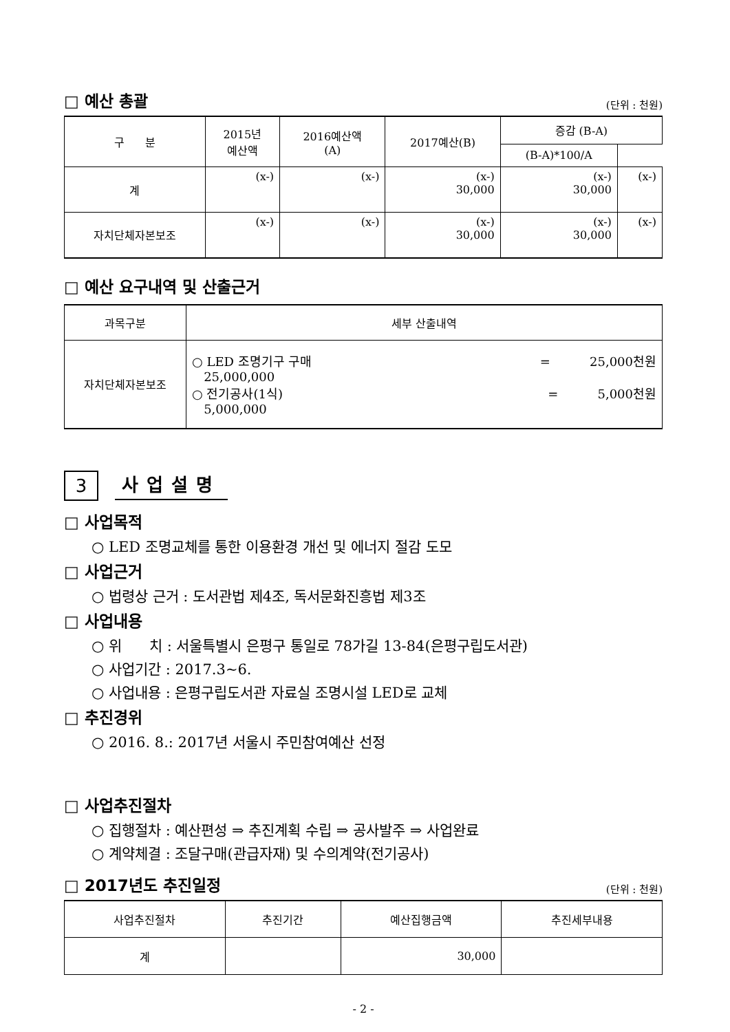□ 예산 총괄 (단위 : 천원)
| 구 분 | 2015년 예산액 | 2016예산액 (A) | 2017예산(B) | 증감 (B-A) | |
| --- | --- | --- | --- | --- | --- |
| | | | | (B-A)*100/A | |
| 계 | (x-) | (x-) | (x-) 30,000 | (x-) 30,000 | (x-) |
| 자치단체자본보조 | (x-) | (x-) | (x-) 30,000 | (x-) 30,000 | (x-) |
□ 예산 요구내역 및 산출근거
| 과목구분 | 세부 산출내역 |
| --- | --- |
| 자치단체자본보조 | ○ LED 조명기구 구매 = 25,000천원 25,000,000 ○ 전기공사(1식) = 5,000천원 5,000,000 |
3
사업설명
□ 사업목적
○ LED 조명교체를 통한 이용환경 개선 및 에너지 절감 도모
□ 사업근거
○ 법령상 근거 : 도서관법 제4조, 독서문화진흥법 제3조
□ 사업내용
○ 위 치 : 서울특별시 은평구 통일로 78가길 13-84(은평구립도서관)
○ 사업기간 : 2017.3~6.
○ 사업내용 : 은평구립도서관 자료실 조명시설 LED로 교체
□ 추진경위
○ 2016. 8.: 2017년 서울시 주민참여예산 선정
□ 사업추진절차
○ 집행절차 : 예산편성 ⇒ 추진계획 수립 ⇒ 공사발주 ⇒ 사업완료
○ 계약체결 : 조달구매(관급자재) 및 수의계약(전기공사)
□ 2017년도 추진일정 (단위 : 천원)
| 사업추진절차 | 추진기간 | 예산집행금액 | 추진세부내용 |
| --- | --- | --- | --- |
| 계 | | 30,000 | |
- 2 -